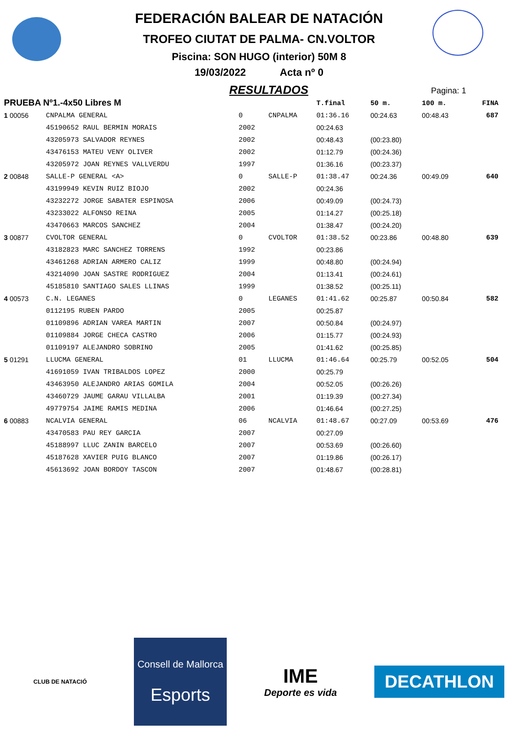FEDERACIÓN BALEAR DE NATACIÓN
TROFEO CIUTAT DE PALMA- CN.VOLTOR
Piscina: SON HUGO (interior) 50M 8
19/03/2022 Acta nº 0
RESULTADOS
Pagina: 1
| PRUEBA Nº1.-4x50 Libres M | | | | T.final | 50 m. | 100 m. | | FINA |
| 1 00056 | CNPALMA GENERAL | 0 | CNPALMA | 01:36.16 | 00:24.63 | 00:48.43 | | 687 |
| | 45190652 RAUL BERMIN MORAIS | 2002 | | 00:24.63 | | | | |
| | 43205973 SALVADOR REYNES | 2002 | | 00:48.43 | (00:23.80) | | | |
| | 43476153 MATEU VENY OLIVER | 2002 | | 01:12.79 | (00:24.36) | | | |
| | 43205972 JOAN REYNES VALLVERDU | 1997 | | 01:36.16 | (00:23.37) | | | |
| 2 00848 | SALLE-P GENERAL <A> | 0 | SALLE-P | 01:38.47 | 00:24.36 | 00:49.09 | | 640 |
| | 43199949 KEVIN RUIZ BIOJO | 2002 | | 00:24.36 | | | | |
| | 43232272 JORGE SABATER ESPINOSA | 2006 | | 00:49.09 | (00:24.73) | | | |
| | 43233022 ALFONSO REINA | 2005 | | 01:14.27 | (00:25.18) | | | |
| | 43470663 MARCOS SANCHEZ | 2004 | | 01:38.47 | (00:24.20) | | | |
| 3 00877 | CVOLTOR GENERAL | 0 | CVOLTOR | 01:38.52 | 00:23.86 | 00:48.80 | | 639 |
| | 43182823 MARC SANCHEZ TORRENS | 1992 | | 00:23.86 | | | | |
| | 43461268 ADRIAN ARMERO CALIZ | 1999 | | 00:48.80 | (00:24.94) | | | |
| | 43214090 JOAN SASTRE RODRIGUEZ | 2004 | | 01:13.41 | (00:24.61) | | | |
| | 45185810 SANTIAGO SALES LLINAS | 1999 | | 01:38.52 | (00:25.11) | | | |
| 4 00573 | C.N. LEGANES | 0 | LEGANES | 01:41.62 | 00:25.87 | 00:50.84 | | 582 |
| | 0112195 RUBEN PARDO | 2005 | | 00:25.87 | | | | |
| | 01109896 ADRIAN VAREA MARTIN | 2007 | | 00:50.84 | (00:24.97) | | | |
| | 01109884 JORGE CHECA CASTRO | 2006 | | 01:15.77 | (00:24.93) | | | |
| | 01109197 ALEJANDRO SOBRINO | 2005 | | 01:41.62 | (00:25.85) | | | |
| 5 01291 | LLUCMA GENERAL | 01 | LLUCMA | 01:46.64 | 00:25.79 | 00:52.05 | | 504 |
| | 41691059 IVAN TRIBALDOS LOPEZ | 2000 | | 00:25.79 | | | | |
| | 43463950 ALEJANDRO ARIAS GOMILA | 2004 | | 00:52.05 | (00:26.26) | | | |
| | 43460729 JAUME GARAU VILLALBA | 2001 | | 01:19.39 | (00:27.34) | | | |
| | 49779754 JAIME RAMIS MEDINA | 2006 | | 01:46.64 | (00:27.25) | | | |
| 6 00883 | NCALVIA GENERAL | 06 | NCALVIA | 01:48.67 | 00:27.09 | 00:53.69 | | 476 |
| | 43470583 PAU REY GARCIA | 2007 | | 00:27.09 | | | | |
| | 45188997 LLUC ZANIN BARCELO | 2007 | | 00:53.69 | (00:26.60) | | | |
| | 45187628 XAVIER PUIG BLANCO | 2007 | | 01:19.86 | (00:26.17) | | | |
| | 45613692 JOAN BORDOY TASCON | 2007 | | 01:48.67 | (00:28.81) | | | |
CLUB DE NATACIÓ
Consell de Mallorca
Esports
IME
Deporte es vida
DECATHLON